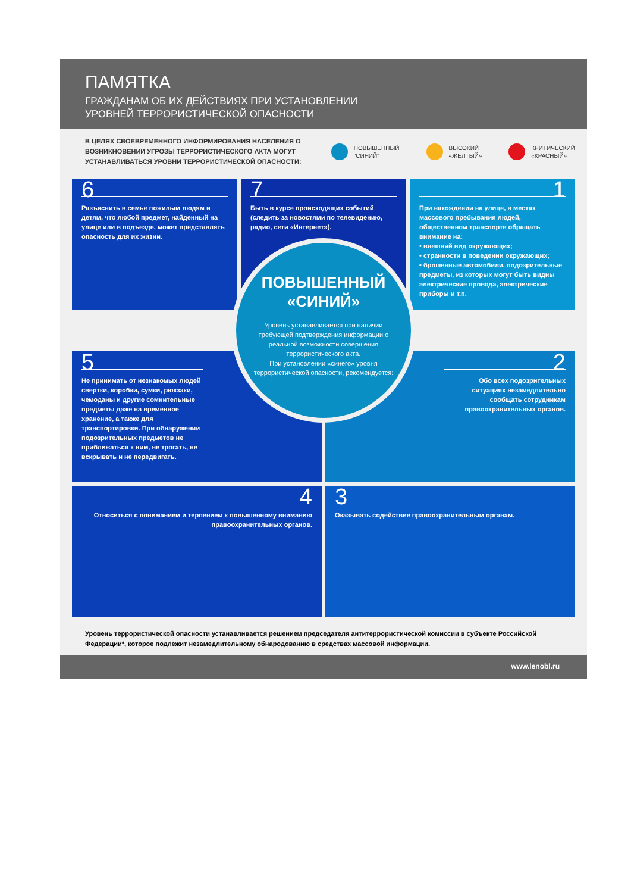ПАМЯТКА
ГРАЖДАНАМ ОБ ИХ ДЕЙСТВИЯХ ПРИ УСТАНОВЛЕНИИ
УРОВНЕЙ ТЕРРОРИСТИЧЕСКОЙ ОПАСНОСТИ
В ЦЕЛЯХ СВОЕВРЕМЕННОГО ИНФОРМИРОВАНИЯ НАСЕЛЕНИЯ О ВОЗНИКНОВЕНИИ УГРОЗЫ ТЕРРОРИСТИЧЕСКОГО АКТА МОГУТ УСТАНАВЛИВАТЬСЯ УРОВНИ ТЕРРОРИСТИЧЕСКОЙ ОПАСНОСТИ:
ПОВЫШЕННЫЙ
"СИНИЙ"
ВЫСОКИЙ
«ЖЕЛТЫЙ»
КРИТИЧЕСКИЙ
«КРАСНЫЙ»
6
Разъяснить в семье пожилым людям и детям, что любой предмет, найденный на улице или в подъезде, может представлять опасность для их жизни.
7
Быть в курсе происходящих событий (следить за новостями по телевидению, радио, сети «Интернет»).
1
При нахождении на улице, в местах массового пребывания людей, общественном транспорте обращать внимание на:
• внешний вид окружающих;
• странности в поведении окружающих;
• брошенные автомобили, подозрительные предметы, из которых могут быть видны электрические провода, электрические приборы и т.п.
ПОВЫШЕННЫЙ
«СИНИЙ»
Уровень устанавливается при наличии требующей подтверждения информации о реальной возможности совершения террористического акта.
При установлении «синего» уровня террористической опасности, рекомендуется:
5
Не принимать от незнакомых людей свертки, коробки, сумки, рюкзаки, чемоданы и другие сомнительные предметы даже на временное хранение, а также для транспортировки. При обнаружении подозрительных предметов не приближаться к ним, не трогать, не вскрывать и не передвигать.
2
Обо всех подозрительных ситуациях незамедлительно сообщать сотрудникам правоохранительных органов.
4
Относиться с пониманием и терпением к повышенному вниманию правоохранительных органов.
3
Оказывать содействие правоохранительным органам.
Уровень террористической опасности устанавливается решением председателя антитеррористической комиссии в субъекте Российской Федерации*, которое подлежит незамедлительному обнародованию в средствах массовой информации.
www.lenobl.ru